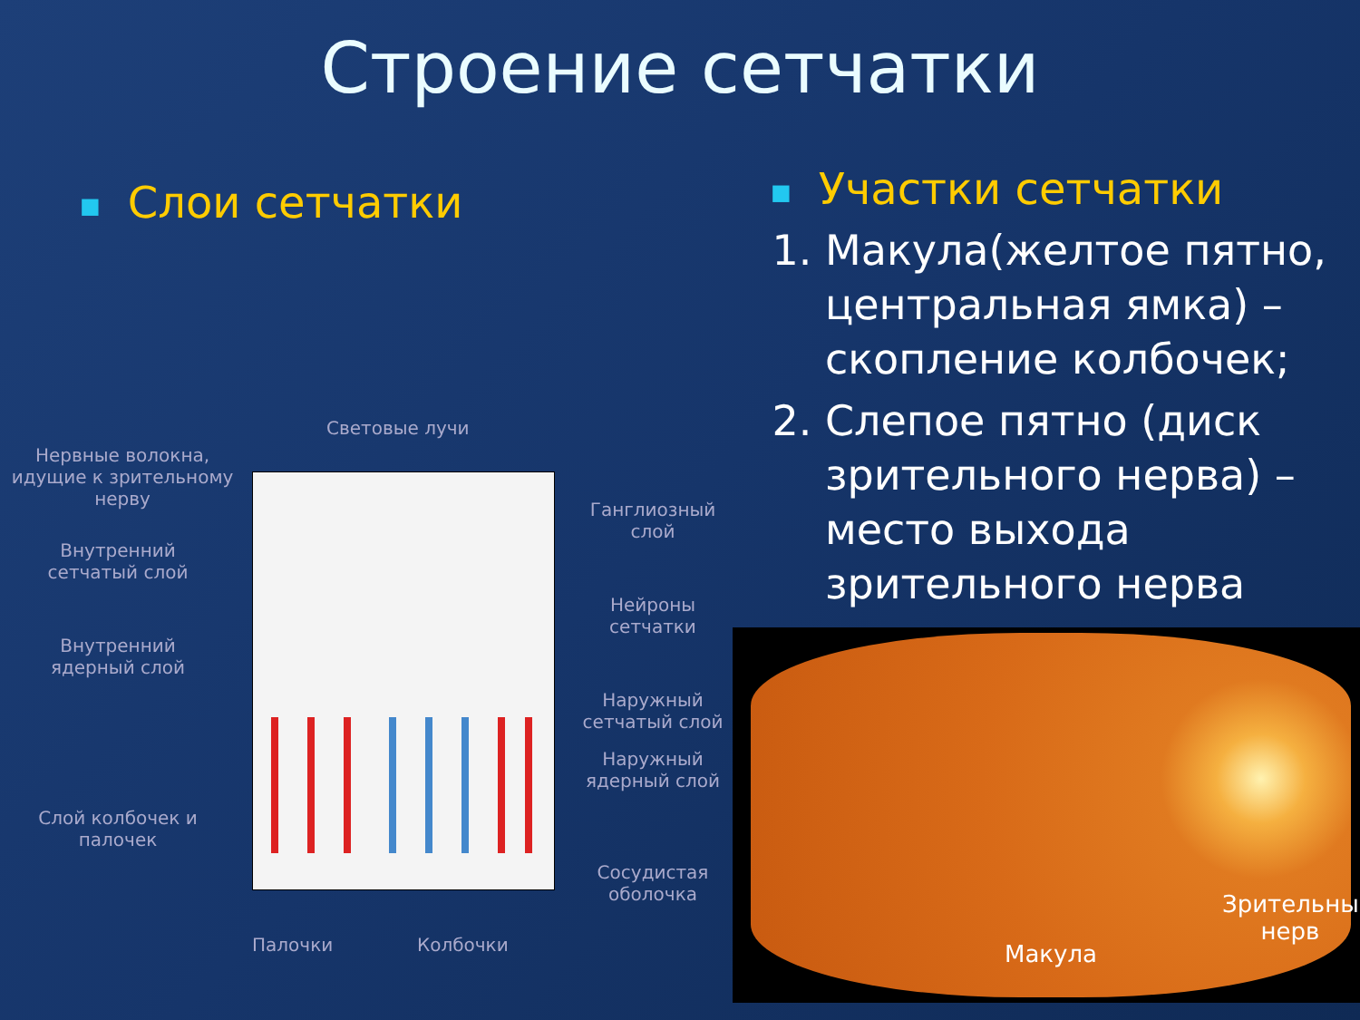Строение сетчатки
■ Слои сетчатки
Световые лучи
Нервные волокна, идущие к зрительному нерву
Внутренний сетчатый слой
Внутренний ядерный слой
Слой колбочек и палочек
Ганглиозный слой
Нейроны сетчатки
Наружный сетчатый слой
Наружный ядерный слой
Сосудистая оболочка
Палочки Колбочки
■ Участки сетчатки
1. Макула(желтое пятно, центральная ямка) – скопление колбочек;
2. Слепое пятно (диск зрительного нерва) – место выхода зрительного нерва
Зрительный нерв
Макула